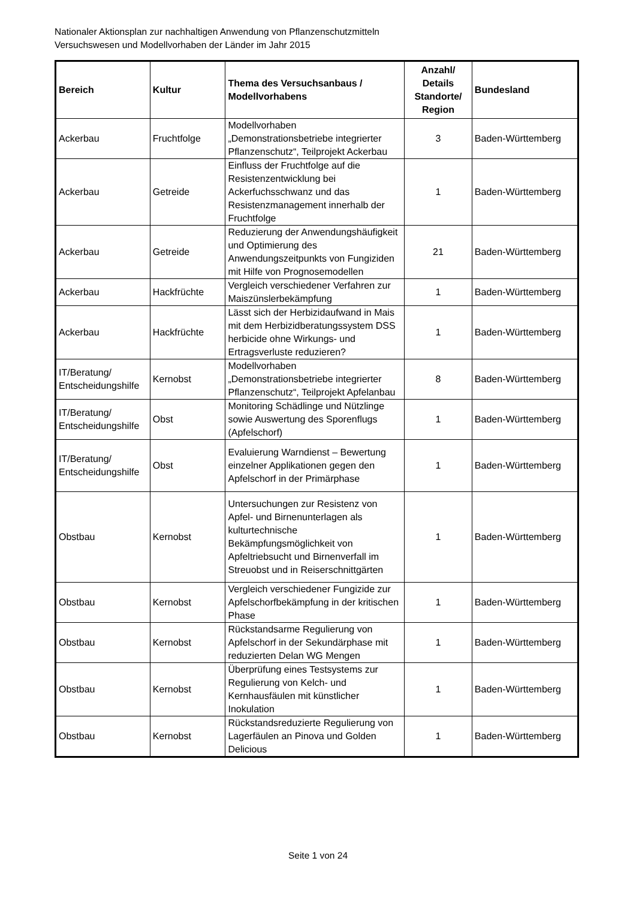Nationaler Aktionsplan zur nachhaltigen Anwendung von Pflanzenschutzmitteln
Versuchswesen und Modellvorhaben der Länder im Jahr 2015
| Bereich | Kultur | Thema des Versuchsanbaus / Modellvorhabens | Anzahl/ Details Standorte/ Region | Bundesland |
| --- | --- | --- | --- | --- |
| Ackerbau | Fruchtfolge | Modellvorhaben „Demonstrationsbetriebe integrierter Pflanzenschutz“, Teilprojekt Ackerbau | 3 | Baden-Württemberg |
| Ackerbau | Getreide | Einfluss der Fruchtfolge auf die Resistenzentwicklung bei Ackerfuchsschwanz und das Resistenzmanagement innerhalb der Fruchtfolge | 1 | Baden-Württemberg |
| Ackerbau | Getreide | Reduzierung der Anwendungshäufigkeit und Optimierung des Anwendungszeitpunkts von Fungiziden mit Hilfe von Prognosemodellen | 21 | Baden-Württemberg |
| Ackerbau | Hackfrüchte | Vergleich verschiedener Verfahren zur Maiszünslerbekämpfung | 1 | Baden-Württemberg |
| Ackerbau | Hackfrüchte | Lässt sich der Herbizidaufwand in Mais mit dem Herbizidberatungssystem DSS herbicide ohne Wirkungs- und Ertragsverluste reduzieren? | 1 | Baden-Württemberg |
| IT/Beratung/ Entscheidungshilfe | Kernobst | Modellvorhaben „Demonstrationsbetriebe integrierter Pflanzenschutz“, Teilprojekt Apfelanbau | 8 | Baden-Württemberg |
| IT/Beratung/ Entscheidungshilfe | Obst | Monitoring Schädlinge und Nützlinge sowie Auswertung des Sporenflugs (Apfelschorf) | 1 | Baden-Württemberg |
| IT/Beratung/ Entscheidungshilfe | Obst | Evaluierung Warndienst – Bewertung einzelner Applikationen gegen den Apfelschorf in der Primärphase | 1 | Baden-Württemberg |
| Obstbau | Kernobst | Untersuchungen zur Resistenz von Apfel- und Birnenunterlagen als kulturtechnische Bekämpfungsmöglichkeit von Apfeltriebsucht und Birnenverfall im Streuobst und in Reiserschnittgärten | 1 | Baden-Württemberg |
| Obstbau | Kernobst | Vergleich verschiedener Fungizide zur Apfelschorfbekämpfung in der kritischen Phase | 1 | Baden-Württemberg |
| Obstbau | Kernobst | Rückstandsarme Regulierung von Apfelschorf in der Sekundärphase mit reduzierten Delan WG Mengen | 1 | Baden-Württemberg |
| Obstbau | Kernobst | Überprüfung eines Testsystems zur Regulierung von Kelch- und Kernhausfäulen mit künstlicher Inokulation | 1 | Baden-Württemberg |
| Obstbau | Kernobst | Rückstandsreduzierte Regulierung von Lagerfäulen an Pinova und Golden Delicious | 1 | Baden-Württemberg |
Seite 1 von 24